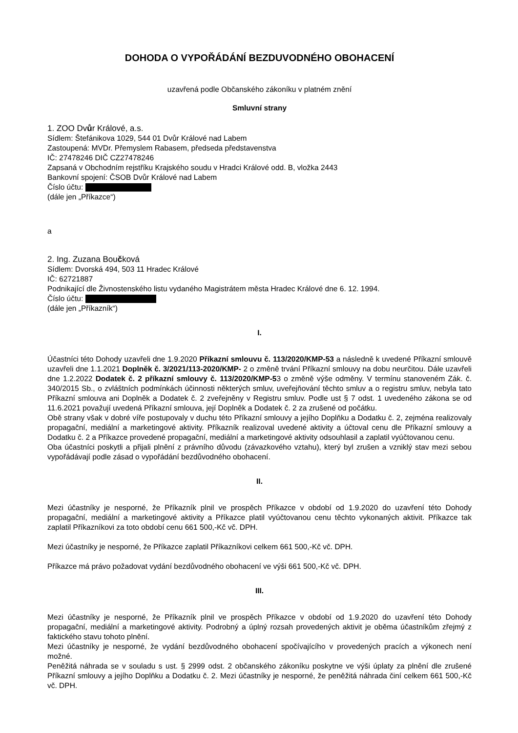DOHODA O VYPOŘÁDÁNÍ BEZDUVODNÉHO OBOHACENÍ
uzavřená podle Občanského zákoníku v platném znění
Smluvní strany
1. ZOO Dvůr Králové, a.s.
Sídlem: Štefánikova 1029, 544 01 Dvůr Králové nad Labem
Zastoupená: MVDr. Přemyslem Rabasem, předseda představenstva
IČ: 27478246 DIČ CZ27478246
Zapsaná v Obchodním rejstříku Krajského soudu v Hradci Králové odd. B, vložka 2443
Bankovní spojení: ČSOB Dvůr Králové nad Labem
Číslo účtu:
(dále jen „Příkazce“)
a
2. Ing. Zuzana Boučková
Sídlem: Dvorská 494, 503 11 Hradec Králové
IČ: 62721887
Podnikající dle Živnostenského listu vydaného Magistrátem města Hradec Králové dne 6. 12. 1994.
Číslo účtu:
(dále jen „Příkazník“)
I.
Účastníci této Dohody uzavřeli dne 1.9.2020 Příkazní smlouvu č. 113/2020/KMP-53 a následně k uvedené Příkazní smlouvě uzavřeli dne 1.1.2021 Doplněk č. 3/2021/113-2020/KMP- 2 o změně trvání Příkazní smlouvy na dobu neurčitou. Dále uzavřeli dne 1.2.2022 Dodatek č. 2 příkazní smlouvy č. 113/2020/KMP-53 o změně výše odměny. V termínu stanoveném Zák. č. 340/2015 Sb., o zvláštních podmínkách účinnosti některých smluv, uveřejňování těchto smluv a o registru smluv, nebyla tato Příkazní smlouva ani Doplněk a Dodatek č. 2 zveřejněny v Registru smluv. Podle ust § 7 odst. 1 uvedeného zákona se od 11.6.2021 považují uvedená Příkazní smlouva, její Doplněk a Dodatek č. 2 za zrušené od počátku.
Obě strany však v dobré víře postupovaly v duchu této Příkazní smlouvy a jejího Doplňku a Dodatku č. 2, zejména realizovaly propagační, mediální a marketingové aktivity. Příkazník realizoval uvedené aktivity a účtoval cenu dle Příkazní smlouvy a Dodatku č. 2 a Příkazce provedené propagační, mediální a marketingové aktivity odsouhlasil a zaplatil vyúčtovanou cenu.
Oba účastníci poskytli a přijali plnění z právního důvodu (závazkového vztahu), který byl zrušen a vzniklý stav mezi sebou vypořádávají podle zásad o vypořádání bezdůvodného obohacení.
II.
Mezi účastníky je nesporné, že Příkazník plnil ve prospěch Příkazce v období od 1.9.2020 do uzavření této Dohody propagační, mediální a marketingové aktivity a Příkazce platil vyúčtovanou cenu těchto vykonaných aktivit. Příkazce tak zaplatil Příkazníkovi za toto období cenu 661 500,-Kč vč. DPH.
Mezi účastníky je nesporné, že Příkazce zaplatil Příkazníkovi celkem 661 500,-Kč vč. DPH.
Příkazce má právo požadovat vydání bezdůvodného obohacení ve výši 661 500,-Kč vč. DPH.
III.
Mezi účastníky je nesporné, že Příkazník plnil ve prospěch Příkazce v období od 1.9.2020 do uzavření této Dohody propagační, mediální a marketingové aktivity. Podrobný a úplný rozsah provedených aktivit je oběma účastníkům zřejmý z faktického stavu tohoto plnění.
Mezi účastníky je nesporné, že vydání bezdůvodného obohacení spočívajícího v provedených pracích a výkonech není možné.
Peněžitá náhrada se v souladu s ust. § 2999 odst. 2 občanského zákoníku poskytne ve výši úplaty za plnění dle zrušené Příkazní smlouvy a jejího Doplňku a Dodatku č. 2. Mezi účastníky je nesporné, že peněžitá náhrada činí celkem 661 500,-Kč vč. DPH.